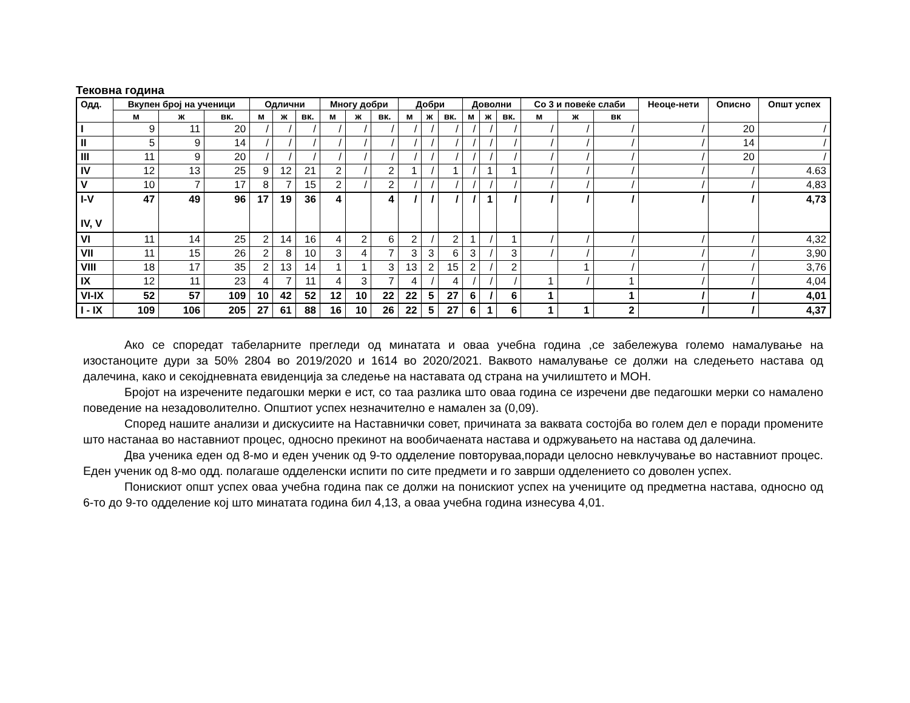Тековна година
| Одд. | Вкупен број на ученици | | | Одлични | | | Многу добри | | | Добри | | | Доволни | | | Со 3 и повеќе слаби | | | Неоце-нети | Описно | Општ успех |
| --- | --- | --- | --- | --- | --- | --- | --- | --- | --- | --- | --- | --- | --- | --- | --- | --- | --- | --- | --- | --- | --- |
| | м | ж | вк. | м | ж | вк. | м | ж | вк. | м | ж | вк. | м | ж | вк. | м | ж | вк | | | |
| I | 9 | 11 | 20 | / | / | / | / | / | / | / | / | / | / | / | / | / | / | / | / | 20 | / |
| II | 5 | 9 | 14 | / | / | / | / | / | / | / | / | / | / | / | / | / | / | / | / | 14 | / |
| III | 11 | 9 | 20 | / | / | / | / | / | / | / | / | / | / | / | / | / | / | / | / | 20 | / |
| IV | 12 | 13 | 25 | 9 | 12 | 21 | 2 | / | 2 | 1 | / | 1 | / | 1 | 1 | / | / | / | / | / | 4.63 |
| V | 10 | 7 | 17 | 8 | 7 | 15 | 2 | / | 2 | / | / | / | / | / | / | / | / | / | / | / | 4,83 |
| I-V IV, V | 47 | 49 | 96 | 17 | 19 | 36 | 4 | | 4 | / | / | / | / | 1 | / | / | / | / | / | / | 4,73 |
| VI | 11 | 14 | 25 | 2 | 14 | 16 | 4 | 2 | 6 | 2 | / | 2 | 1 | / | 1 | / | / | / | / | / | 4,32 |
| VII | 11 | 15 | 26 | 2 | 8 | 10 | 3 | 4 | 7 | 3 | 3 | 6 | 3 | / | 3 | / | / | / | / | / | 3,90 |
| VIII | 18 | 17 | 35 | 2 | 13 | 14 | 1 | 1 | 3 | 13 | 2 | 15 | 2 | / | 2 | | 1 | / | / | / | 3,76 |
| IX | 12 | 11 | 23 | 4 | 7 | 11 | 4 | 3 | 7 | 4 | / | 4 | / | / | / | 1 | / | 1 | / | / | 4,04 |
| VI-IX | 52 | 57 | 109 | 10 | 42 | 52 | 12 | 10 | 22 | 22 | 5 | 27 | 6 | / | 6 | 1 | | 1 | / | / | 4,01 |
| I - IX | 109 | 106 | 205 | 27 | 61 | 88 | 16 | 10 | 26 | 22 | 5 | 27 | 6 | 1 | 6 | 1 | 1 | 2 | / | / | 4,37 |
Ако се споредат табеларните прегледи од минатата и оваа учебна година ,се забележува големо намалување на изостаноците дури за 50% 2804 во 2019/2020 и 1614 во 2020/2021. Ваквото намалување се должи на следењето настава од далечина, како и секојдневната евиденција за следење на наставата од страна на училиштето и МОН.
Бројот на изречените педагошки мерки е ист, со таа разлика што оваа година се изречени две педагошки мерки со намалено поведение на незадоволително. Општиот успех незначително е намален за (0,09).
Според нашите анализи и дискусиите на Наставнички совет, причината за ваквата состојба во голем дел е поради промените што настанаа во наставниот процес, односно прекинот на вообичаената настава и одржувањето на настава од далечина.
Два ученика еден од 8-мо и еден ученик од 9-то одделение повторуваа,поради целосно невклучување во наставниот процес. Еден ученик од 8-мо одд. полагаше одделенски испити по сите предмети и го заврши одделението со доволен успех.
Понискиот општ успех оваа учебна година пак се должи на понискиот успех на учениците од предметна настава, односно од 6-то до 9-то одделение кој што минатата година бил 4,13, а оваа учебна година изнесува 4,01.